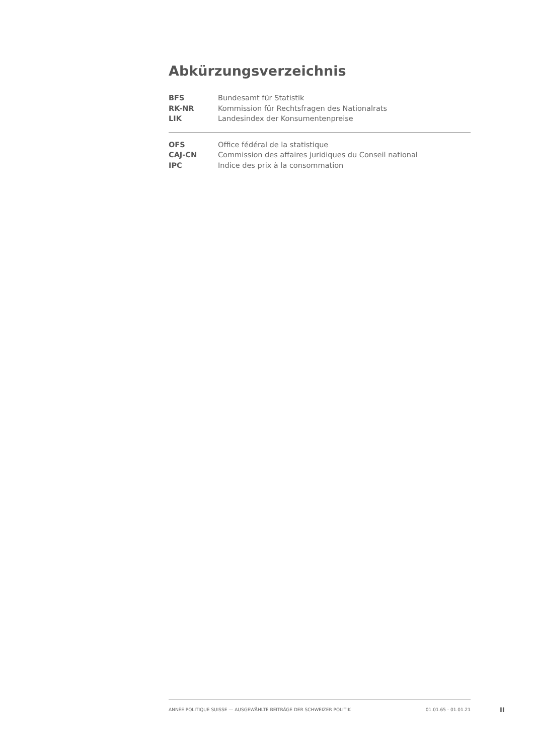Abkürzungsverzeichnis
BFS Bundesamt für Statistik
RK-NR Kommission für Rechtsfragen des Nationalrats
LIK Landesindex der Konsumentenpreise
OFS Office fédéral de la statistique
CAJ-CN Commission des affaires juridiques du Conseil national
IPC Indice des prix à la consommation
ANNÉE POLITIQUE SUISSE — AUSGEWÄHLTE BEITRÄGE DER SCHWEIZER POLITIK 01.01.65 - 01.01.21
II